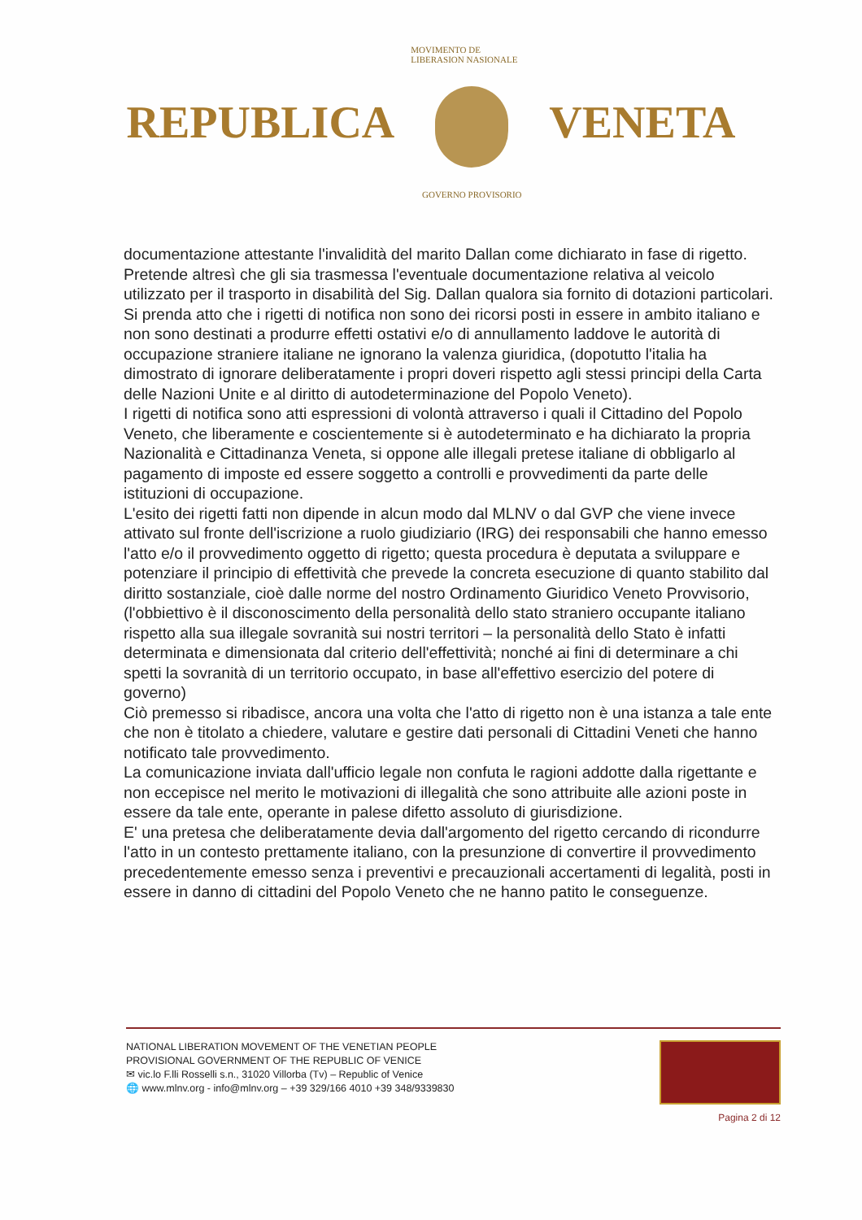REPUBLICA
MOVIMENTO DE LIBERASION NASIONALE
GOVERNO PROVISORIO
VENETA
documentazione attestante l'invalidità del marito Dallan come dichiarato in fase di rigetto.
Pretende altresì che gli sia trasmessa l'eventuale documentazione relativa al veicolo utilizzato per il trasporto in disabilità del Sig. Dallan qualora sia fornito di dotazioni particolari.
Si prenda atto che i rigetti di notifica non sono dei ricorsi posti in essere in ambito italiano e non sono destinati a produrre effetti ostativi e/o di annullamento laddove le autorità di occupazione straniere italiane ne ignorano la valenza giuridica, (dopotutto l'italia ha dimostrato di ignorare deliberatamente i propri doveri rispetto agli stessi principi della Carta delle Nazioni Unite e al diritto di autodeterminazione del Popolo Veneto).
I rigetti di notifica sono atti espressioni di volontà attraverso i quali il Cittadino del Popolo Veneto, che liberamente e coscientemente si è autodeterminato e ha dichiarato la propria Nazionalità e Cittadinanza Veneta, si oppone alle illegali pretese italiane di obbligarlo al pagamento di imposte ed essere soggetto a controlli e provvedimenti da parte delle istituzioni di occupazione.
L'esito dei rigetti fatti non dipende in alcun modo dal MLNV o dal GVP che viene invece attivato sul fronte dell'iscrizione a ruolo giudiziario (IRG) dei responsabili che hanno emesso l'atto e/o il provvedimento oggetto di rigetto; questa procedura è deputata a sviluppare e potenziare il principio di effettività che prevede la concreta esecuzione di quanto stabilito dal diritto sostanziale, cioè dalle norme del nostro Ordinamento Giuridico Veneto Provvisorio, (l'obbiettivo è il disconoscimento della personalità dello stato straniero occupante italiano rispetto alla sua illegale sovranità sui nostri territori – la personalità dello Stato è infatti determinata e dimensionata dal criterio dell'effettività; nonché ai fini di determinare a chi spetti la sovranità di un territorio occupato, in base all'effettivo esercizio del potere di governo)
Ciò premesso si ribadisce, ancora una volta che l'atto di rigetto non è una istanza a tale ente che non è titolato a chiedere, valutare e gestire dati personali di Cittadini Veneti che hanno notificato tale provvedimento.
La comunicazione inviata dall'ufficio legale non confuta le ragioni addotte dalla rigettante e non eccepisce nel merito le motivazioni di illegalità che sono attribuite alle azioni poste in essere da tale ente, operante in palese difetto assoluto di giurisdizione.
E' una pretesa che deliberatamente devia dall'argomento del rigetto cercando di ricondurre l'atto in un contesto prettamente italiano, con la presunzione di convertire il provvedimento precedentemente emesso senza i preventivi e precauzionali accertamenti di legalità, posti in essere in danno di cittadini del Popolo Veneto che ne hanno patito le conseguenze.
NATIONAL LIBERATION MOVEMENT OF THE VENETIAN PEOPLE
PROVISIONAL GOVERNMENT OF THE REPUBLIC OF VENICE
✉ vic.lo F.lli Rosselli s.n., 31020 Villorba (Tv) – Republic of Venice
🌐 www.mlnv.org - info@mlnv.org – +39 329/166 4010 +39 348/9339830
Pagina 2 di 12